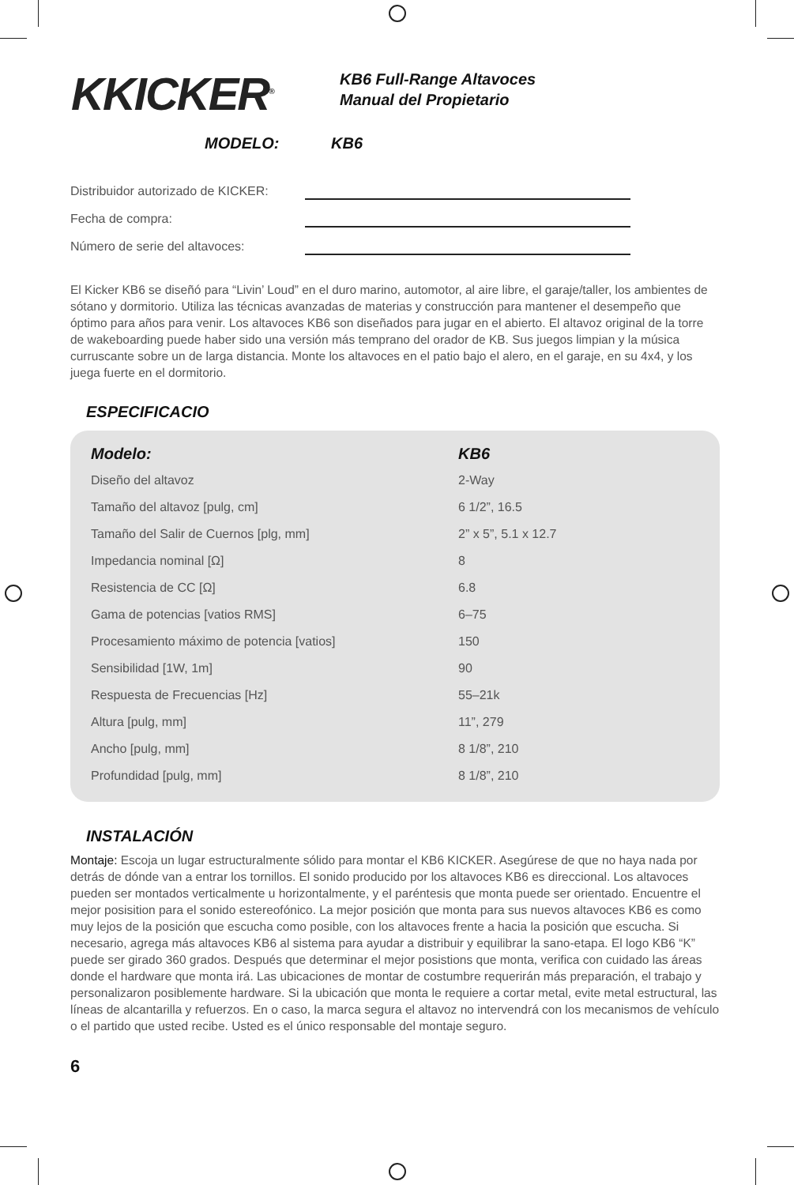KKICKER<sup>®</sup>
KB6 Full-Range Altavoces
Manual del Propietario
MODELO: KB6
Distribuidor autorizado de KICKER:
Fecha de compra:
Número de serie del altavoces:
El Kicker KB6 se diseñó para “Livin’ Loud” en el duro marino, automotor, al aire libre, el garaje/taller, los ambientes de sótano y dormitorio. Utiliza las técnicas avanzadas de materias y construcción para mantener el desempeño que óptimo para años para venir. Los altavoces KB6 son diseñados para jugar en el abierto. El altavoz original de la torre de wakeboarding puede haber sido una versión más temprano del orador de KB. Sus juegos limpian y la música curruscante sobre un de larga distancia. Monte los altavoces en el patio bajo el alero, en el garaje, en su 4x4, y los juega fuerte en el dormitorio.
ESPECIFICACIO
| Modelo: | KB6 |
| --- | --- |
| Diseño del altavoz | 2-Way |
| Tamaño del altavoz [pulg, cm] | 6 1/2”, 16.5 |
| Tamaño del Salir de Cuernos [plg, mm] | 2” x 5”, 5.1 x 12.7 |
| Impedancia nominal [Ω] | 8 |
| Resistencia de CC [Ω] | 6.8 |
| Gama de potencias [vatios RMS] | 6–75 |
| Procesamiento máximo de potencia [vatios] | 150 |
| Sensibilidad [1W, 1m] | 90 |
| Respuesta de Frecuencias [Hz] | 55–21k |
| Altura [pulg, mm] | 11”, 279 |
| Ancho [pulg, mm] | 8 1/8”, 210 |
| Profundidad [pulg, mm] | 8 1/8”, 210 |
INSTALACIÓN
Montaje: Escoja un lugar estructuralmente sólido para montar el KB6 KICKER. Asegúrese de que no haya nada por detrás de dónde van a entrar los tornillos. El sonido producido por los altavoces KB6 es direccional. Los altavoces pueden ser montados verticalmente u horizontalmente, y el paréntesis que monta puede ser orientado. Encuentre el mejor posisition para el sonido estereofónico. La mejor posición que monta para sus nuevos altavoces KB6 es como muy lejos de la posición que escucha como posible, con los altavoces frente a hacia la posición que escucha. Si necesario, agrega más altavoces KB6 al sistema para ayudar a distribuir y equilibrar la sano-etapa. El logo KB6 “K” puede ser girado 360 grados. Después que determinar el mejor posistions que monta, verifica con cuidado las áreas donde el hardware que monta irá. Las ubicaciones de montar de costumbre requerirán más preparación, el trabajo y personalizaron posiblemente hardware. Si la ubicación que monta le requiere a cortar metal, evite metal estructural, las líneas de alcantarilla y refuerzos. En o caso, la marca segura el altavoz no intervendrá con los mecanismos de vehículo o el partido que usted recibe. Usted es el único responsable del montaje seguro.
6